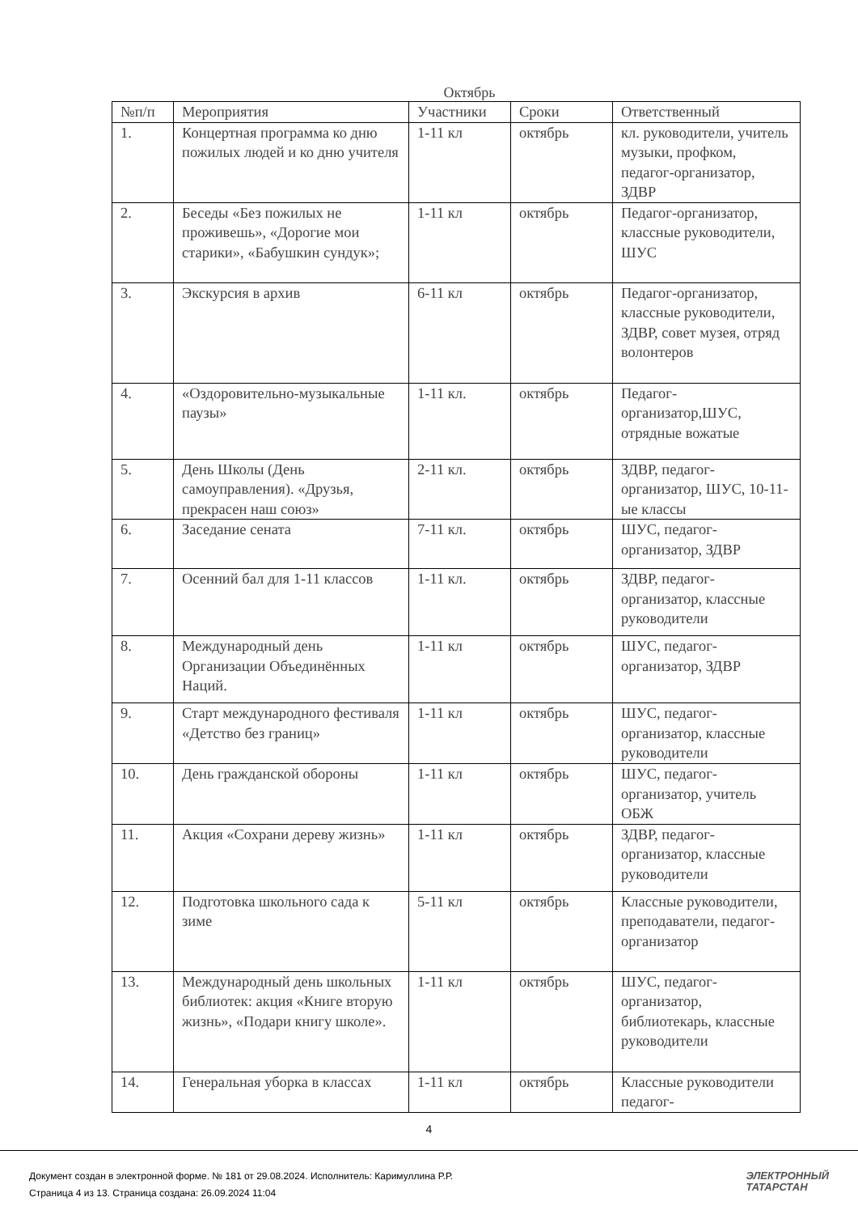Октябрь
| №п/п | Мероприятия | Участники | Сроки | Ответственный |
| --- | --- | --- | --- | --- |
| 1. | Концертная программа ко дню пожилых людей и ко дню учителя | 1-11 кл | октябрь | кл. руководители, учитель музыки, профком, педагог-организатор, ЗДВР |
| 2. | Беседы «Без пожилых не проживешь», «Дорогие мои старики», «Бабушкин сундук»; | 1-11 кл | октябрь | Педагог-организатор, классные руководители, ШУС |
| 3. | Экскурсия в архив | 6-11 кл | октябрь | Педагог-организатор, классные руководители, ЗДВР, совет музея, отряд волонтеров |
| 4. | «Оздоровительно-музыкальные паузы» | 1-11 кл. | октябрь | Педагог-организатор,ШУС, отрядные вожатые |
| 5. | День Школы (День самоуправления). «Друзья, прекрасен наш союз» | 2-11 кл. | октябрь | ЗДВР, педагог-организатор, ШУС, 10-11-ые классы |
| 6. | Заседание сената | 7-11 кл. | октябрь | ШУС, педагог-организатор, ЗДВР |
| 7. | Осенний бал для 1-11 классов | 1-11 кл. | октябрь | ЗДВР, педагог-организатор, классные руководители |
| 8. | Международный день Организации Объединённых Наций. | 1-11 кл | октябрь | ШУС, педагог-организатор, ЗДВР |
| 9. | Старт международного фестиваля «Детство без границ» | 1-11 кл | октябрь | ШУС, педагог-организатор, классные руководители |
| 10. | День гражданской обороны | 1-11 кл | октябрь | ШУС, педагог-организатор, учитель ОБЖ |
| 11. | Акция «Сохрани дереву жизнь» | 1-11 кл | октябрь | ЗДВР, педагог-организатор, классные руководители |
| 12. | Подготовка школьного сада к зиме | 5-11 кл | октябрь | Классные руководители, преподаватели, педагог-организатор |
| 13. | Международный день школьных библиотек: акция «Книге вторую жизнь», «Подари книгу школе». | 1-11 кл | октябрь | ШУС, педагог-организатор, библиотекарь, классные руководители |
| 14. | Генеральная уборка в классах | 1-11 кл | октябрь | Классные руководители педагог- |
4
Документ создан в электронной форме. № 181 от 29.08.2024. Исполнитель: Каримуллина Р.Р.
Страница 4 из 13. Страница создана: 26.09.2024 11:04
ЭЛЕКТРОННЫЙ
ТАТАРСТАН